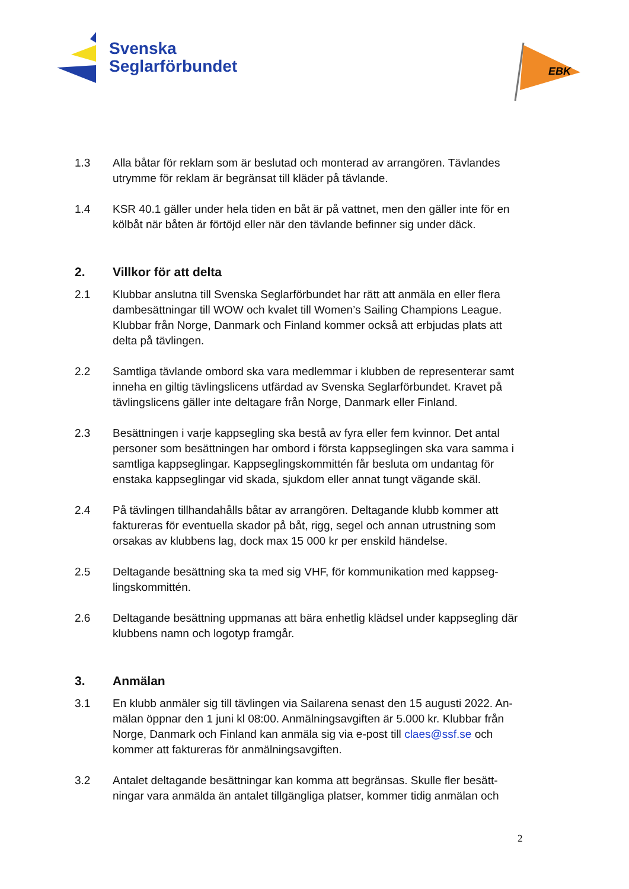Svenska
Seglarförbundet
EBK
1.3 Alla båtar för reklam som är beslutad och monterad av arrangören. Tävlandes utrymme för reklam är begränsat till kläder på tävlande.
1.4 KSR 40.1 gäller under hela tiden en båt är på vattnet, men den gäller inte för en kölbåt när båten är förtöjd eller när den tävlande befinner sig under däck.
2. Villkor för att delta
2.1 Klubbar anslutna till Svenska Seglarförbundet har rätt att anmäla en eller flera dambesättningar till WOW och kvalet till Women’s Sailing Champions League. Klubbar från Norge, Danmark och Finland kommer också att erbjudas plats att delta på tävlingen.
2.2 Samtliga tävlande ombord ska vara medlemmar i klubben de representerar samt inneha en giltig tävlingslicens utfärdad av Svenska Seglarförbundet. Kravet på tävlingslicens gäller inte deltagare från Norge, Danmark eller Finland.
2.3 Besättningen i varje kappsegling ska bestå av fyra eller fem kvinnor. Det antal personer som besättningen har ombord i första kappseglingen ska vara samma i samtliga kappseglingar. Kappseglingskommittén får besluta om undantag för enstaka kappseglingar vid skada, sjukdom eller annat tungt vägande skäl.
2.4 På tävlingen tillhandahålls båtar av arrangören. Deltagande klubb kommer att faktureras för eventuella skador på båt, rigg, segel och annan utrustning som orsakas av klubbens lag, dock max 15 000 kr per enskild händelse.
2.5 Deltagande besättning ska ta med sig VHF, för kommunikation med kappseg-lingskommittén.
2.6 Deltagande besättning uppmanas att bära enhetlig klädsel under kappsegling där klubbens namn och logotyp framgår.
3. Anmälan
3.1 En klubb anmäler sig till tävlingen via Sailarena senast den 15 augusti 2022. An-mälan öppnar den 1 juni kl 08:00. Anmälningsavgiften är 5.000 kr. Klubbar från Norge, Danmark och Finland kan anmäla sig via e-post till claes@ssf.se och kommer att faktureras för anmälningsavgiften.
3.2 Antalet deltagande besättningar kan komma att begränsas. Skulle fler besätt-ningar vara anmälda än antalet tillgängliga platser, kommer tidig anmälan och
2